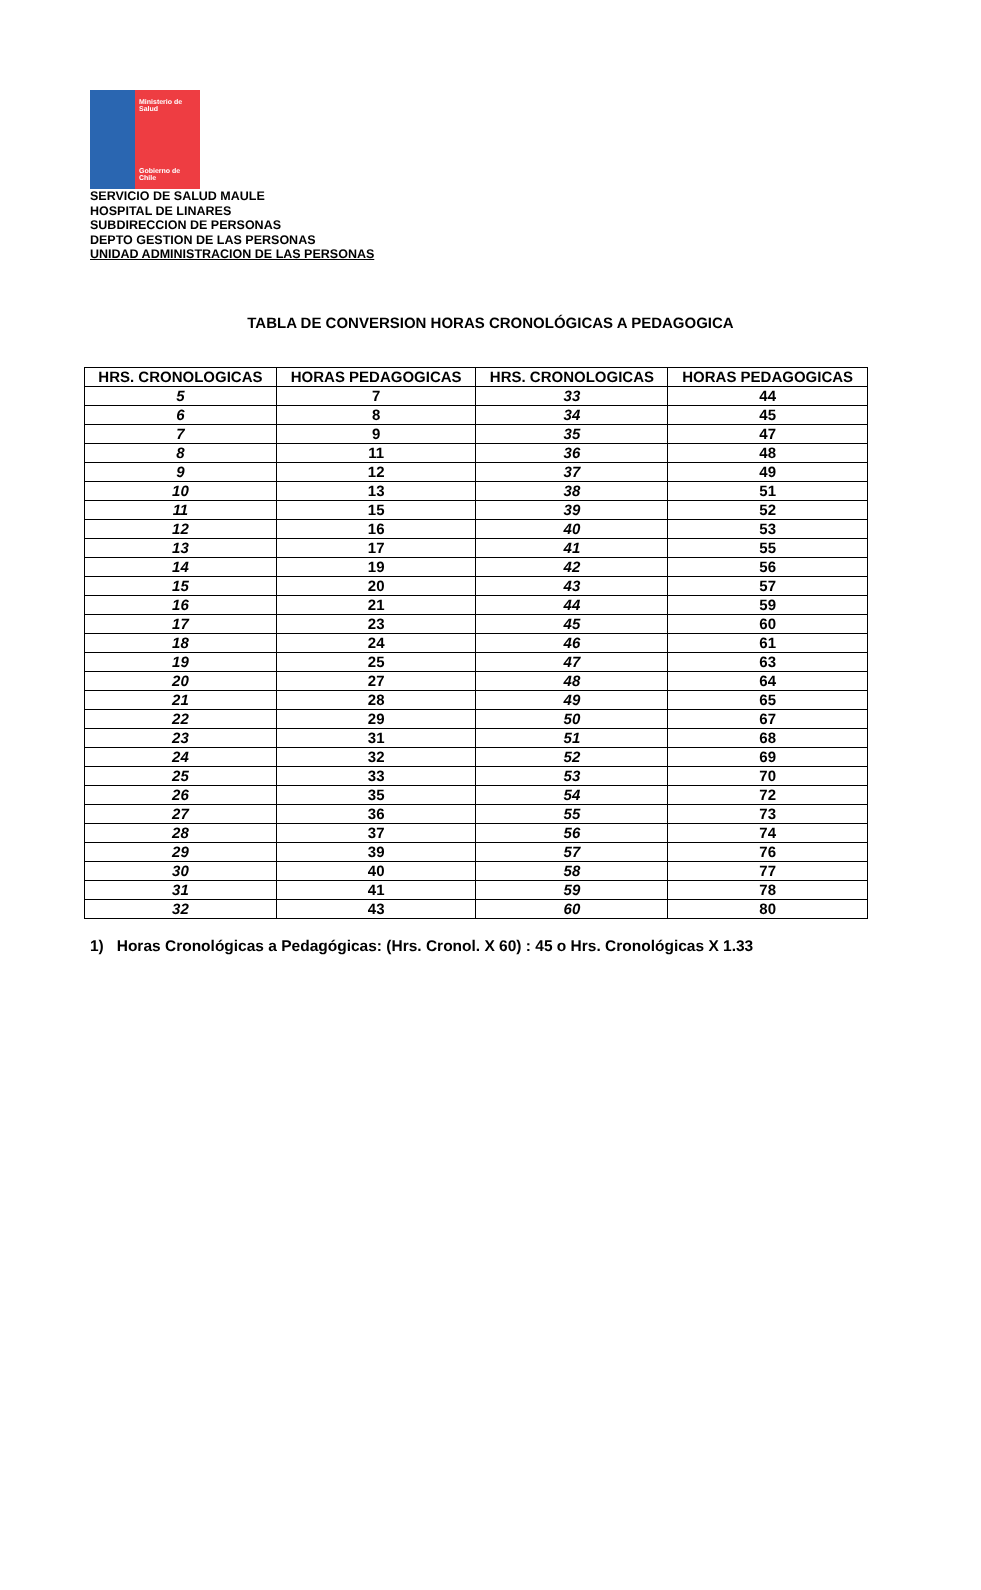Ministerio de Salud
Gobierno de Chile
SERVICIO DE SALUD MAULE
HOSPITAL DE LINARES
SUBDIRECCION DE PERSONAS
DEPTO GESTION DE LAS PERSONAS
UNIDAD ADMINISTRACION DE LAS PERSONAS
TABLA DE CONVERSION HORAS CRONOLÓGICAS A PEDAGOGICA
| HRS. CRONOLOGICAS | HORAS PEDAGOGICAS | HRS. CRONOLOGICAS | HORAS PEDAGOGICAS |
| --- | --- | --- | --- |
| 5 | 7 | 33 | 44 |
| 6 | 8 | 34 | 45 |
| 7 | 9 | 35 | 47 |
| 8 | 11 | 36 | 48 |
| 9 | 12 | 37 | 49 |
| 10 | 13 | 38 | 51 |
| 11 | 15 | 39 | 52 |
| 12 | 16 | 40 | 53 |
| 13 | 17 | 41 | 55 |
| 14 | 19 | 42 | 56 |
| 15 | 20 | 43 | 57 |
| 16 | 21 | 44 | 59 |
| 17 | 23 | 45 | 60 |
| 18 | 24 | 46 | 61 |
| 19 | 25 | 47 | 63 |
| 20 | 27 | 48 | 64 |
| 21 | 28 | 49 | 65 |
| 22 | 29 | 50 | 67 |
| 23 | 31 | 51 | 68 |
| 24 | 32 | 52 | 69 |
| 25 | 33 | 53 | 70 |
| 26 | 35 | 54 | 72 |
| 27 | 36 | 55 | 73 |
| 28 | 37 | 56 | 74 |
| 29 | 39 | 57 | 76 |
| 30 | 40 | 58 | 77 |
| 31 | 41 | 59 | 78 |
| 32 | 43 | 60 | 80 |
1) Horas Cronológicas a Pedagógicas: (Hrs. Cronol. X 60) : 45 o Hrs. Cronológicas X 1.33